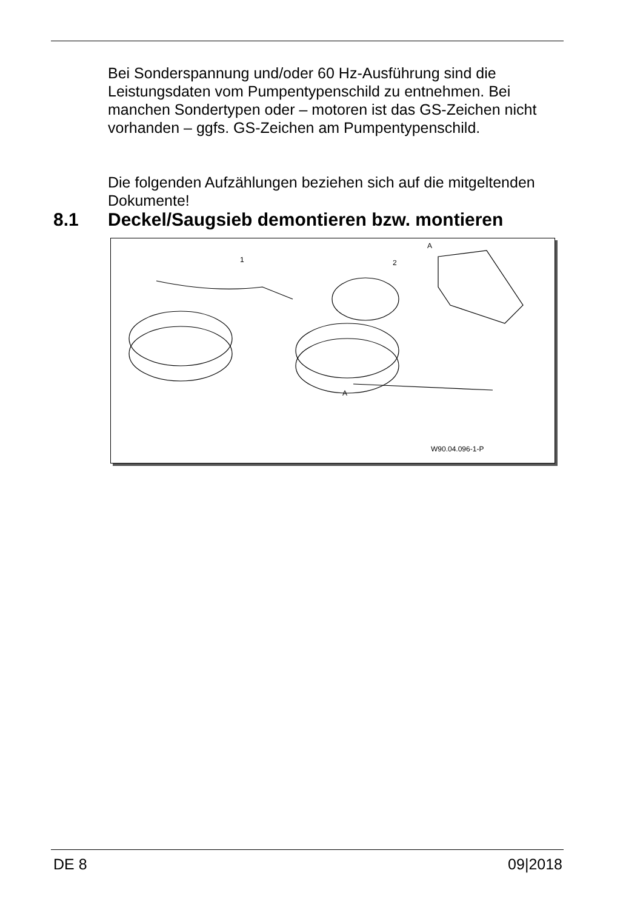Bei Sonderspannung und/oder 60 Hz-Ausführung sind die Leistungsdaten vom Pumpentypenschild zu entnehmen. Bei manchen Sondertypen oder – motoren ist das GS-Zeichen nicht vorhanden – ggfs. GS-Zeichen am Pumpentypenschild.
Die folgenden Aufzählungen beziehen sich auf die mitgeltenden Dokumente!
8.1 Deckel/Saugsieb demontieren bzw. montieren
1 2
A
A
W90.04.096-1-P
DE 8 09|2018